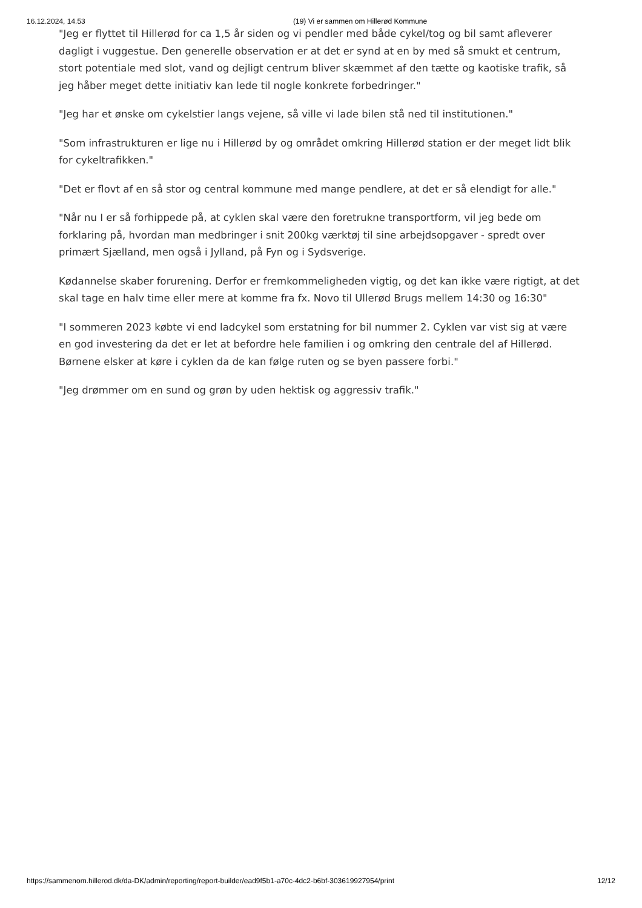16.12.2024, 14.53 (19) Vi er sammen om Hillerød Kommune
"Jeg er flyttet til Hillerød for ca 1,5 år siden og vi pendler med både cykel/tog og bil samt afleverer dagligt i vuggestue. Den generelle observation er at det er synd at en by med så smukt et centrum, stort potentiale med slot, vand og dejligt centrum bliver skæmmet af den tætte og kaotiske trafik, så jeg håber meget dette initiativ kan lede til nogle konkrete forbedringer."
"Jeg har et ønske om cykelstier langs vejene, så ville vi lade bilen stå ned til institutionen."
"Som infrastrukturen er lige nu i Hillerød by og området omkring Hillerød station er der meget lidt blik for cykeltrafikken."
"Det er flovt af en så stor og central kommune med mange pendlere, at det er så elendigt for alle."
"Når nu I er så forhippede på, at cyklen skal være den foretrukne transportform, vil jeg bede om forklaring på, hvordan man medbringer i snit 200kg værktøj til sine arbejdsopgaver - spredt over primært Sjælland, men også i Jylland, på Fyn og i Sydsverige.
Kødannelse skaber forurening. Derfor er fremkommeligheden vigtig, og det kan ikke være rigtigt, at det skal tage en halv time eller mere at komme fra fx. Novo til Ullerød Brugs mellem 14:30 og 16:30"
"I sommeren 2023 købte vi end ladcykel som erstatning for bil nummer 2. Cyklen var vist sig at være en god investering da det er let at befordre hele familien i og omkring den centrale del af Hillerød. Børnene elsker at køre i cyklen da de kan følge ruten og se byen passere forbi."
"Jeg drømmer om en sund og grøn by uden hektisk og aggressiv trafik."
https://sammenom.hillerod.dk/da-DK/admin/reporting/report-builder/ead9f5b1-a70c-4dc2-b6bf-303619927954/print 12/12